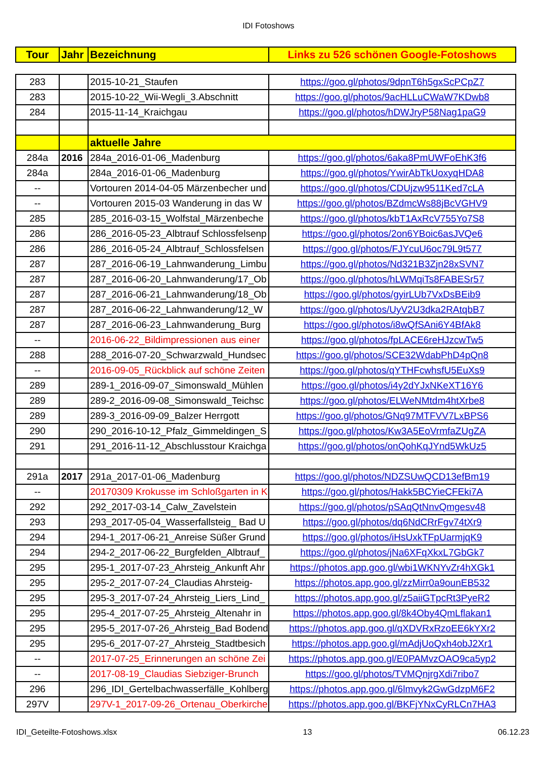IDI Fotoshows
| Tour | Jahr | Bezeichnung | Links zu 526 schönen Google-Fotoshows |
| --- | --- | --- | --- |
| 283 | | 2015-10-21_Staufen | https://goo.gl/photos/9dpnT6h5gxScPCpZ7 |
| 283 | | 2015-10-22_Wii-Wegli_3.Abschnitt | https://goo.gl/photos/9acHLLuCWaW7KDwb8 |
| 284 | | 2015-11-14_Kraichgau | https://goo.gl/photos/hDWJryP58Nag1paG9 |
| | | aktuelle Jahre | |
| 284a | 2016 | 284a_2016-01-06_Madenburg | https://goo.gl/photos/6aka8PmUWFoEhK3f6 |
| 284a | | 284a_2016-01-06_Madenburg | https://goo.gl/photos/YwirAbTkUoxyqHDA8 |
| -- | | Vortouren 2014-04-05 Märzenbecher und | https://goo.gl/photos/CDUjzw9511Ked7cLA |
| -- | | Vortouren 2015-03 Wanderung in das W | https://goo.gl/photos/BZdmcWs88jBcVGHV9 |
| 285 | | 285_2016-03-15_Wolfstal_Märzenbeche | https://goo.gl/photos/kbT1AxRcV755Yo7S8 |
| 286 | | 286_2016-05-23_Albtrauf Schlossfelsenp | https://goo.gl/photos/2on6YBoic6asJVQe6 |
| 286 | | 286_2016-05-24_Albtrauf_Schlossfelsen | https://goo.gl/photos/FJYcuU6oc79L9t577 |
| 287 | | 287_2016-06-19_Lahnwanderung_Limbu | https://goo.gl/photos/Nd321B3Zjn28xSVN7 |
| 287 | | 287_2016-06-20_Lahnwanderung/17_Ob | https://goo.gl/photos/hLWMqiTs8FABESr57 |
| 287 | | 287_2016-06-21_Lahnwanderung/18_Ob | https://goo.gl/photos/gyirLUb7VxDsBEib9 |
| 287 | | 287_2016-06-22_Lahnwanderung/12_W | https://goo.gl/photos/UyV2U3dka2RAtqbB7 |
| 287 | | 287_2016-06-23_Lahnwanderung_Burg | https://goo.gl/photos/i8wQfSAni6Y4BfAk8 |
| -- | | 2016-06-22_Bildimpressionen aus einer | https://goo.gl/photos/fpLACE6reHJzcwTw5 |
| 288 | | 288_2016-07-20_Schwarzwald_Hundsec | https://goo.gl/photos/SCE32WdabPhD4pQn8 |
| -- | | 2016-09-05_Rückblick auf schöne Zeiten | https://goo.gl/photos/qYTHFcwhsfU5EuXs9 |
| 289 | | 289-1_2016-09-07_Simonswald_Mühlen | https://goo.gl/photos/i4y2dYJxNKeXT16Y6 |
| 289 | | 289-2_2016-09-08_Simonswald_Teichsc | https://goo.gl/photos/ELWeNMtdm4htXrbe8 |
| 289 | | 289-3_2016-09-09_Balzer Herrgott | https://goo.gl/photos/GNq97MTFVV7LxBPS6 |
| 290 | | 290_2016-10-12_Pfalz_Gimmeldingen_S | https://goo.gl/photos/Kw3A5EoVrmfaZUgZA |
| 291 | | 291_2016-11-12_Abschlusstour Kraichga | https://goo.gl/photos/onQohKqJYnd5WkUz5 |
| 291a | 2017 | 291a_2017-01-06_Madenburg | https://goo.gl/photos/NDZSUwQCD13efBm19 |
| -- | | 20170309 Krokusse im Schloßgarten in K | https://goo.gl/photos/Hakk5BCYieCFEki7A |
| 292 | | 292_2017-03-14_Calw_Zavelstein | https://goo.gl/photos/pSAqQtNnvQmgesv48 |
| 293 | | 293_2017-05-04_Wasserfallsteig_ Bad U | https://goo.gl/photos/dq6NdCRrFgv74tXr9 |
| 294 | | 294-1_2017-06-21_Anreise Süßer Grund | https://goo.gl/photos/iHsUxkTFpUarmjqK9 |
| 294 | | 294-2_2017-06-22_Burgfelden_Albtrauf_ | https://goo.gl/photos/jNa6XFqXkxL7GbGk7 |
| 295 | | 295-1_2017-07-23_Ahrsteig_Ankunft Ahr | https://photos.app.goo.gl/wbi1WKNYvZr4hXGk1 |
| 295 | | 295-2_2017-07-24_Claudias Ahrsteig- | https://photos.app.goo.gl/zzMirr0a9ounEB532 |
| 295 | | 295-3_2017-07-24_Ahrsteig_Liers_Lind_ | https://photos.app.goo.gl/z5aiiGTpcRt3PyeR2 |
| 295 | | 295-4_2017-07-25_Ahrsteig_Altenahr in | https://photos.app.goo.gl/8k4Oby4QmLflakan1 |
| 295 | | 295-5_2017-07-26_Ahrsteig_Bad Bodend | https://photos.app.goo.gl/qXDVRxRzoEE6kYXr2 |
| 295 | | 295-6_2017-07-27_Ahrsteig_Stadtbesich | https://photos.app.goo.gl/mAdjUoQxh4obJ2Xr1 |
| -- | | 2017-07-25_Erinnerungen an schöne Zei | https://photos.app.goo.gl/E0PAMvzOAO9ca5yp2 |
| -- | | 2017-08-19_Claudias Siebziger-Brunch | https://goo.gl/photos/TVMQnjrgXdi7ribo7 |
| 296 | | 296_IDI_Gertelbachwasserfälle_Kohlberg | https://photos.app.goo.gl/6lmvyk2GwGdzpM6F2 |
| 297V | | 297V-1_2017-09-26_Ortenau_Oberkirche | https://photos.app.goo.gl/BKFjYNxCyRLCn7HA3 |
IDI_Geteilte-Fotoshows.xlsx 13 06.12.23